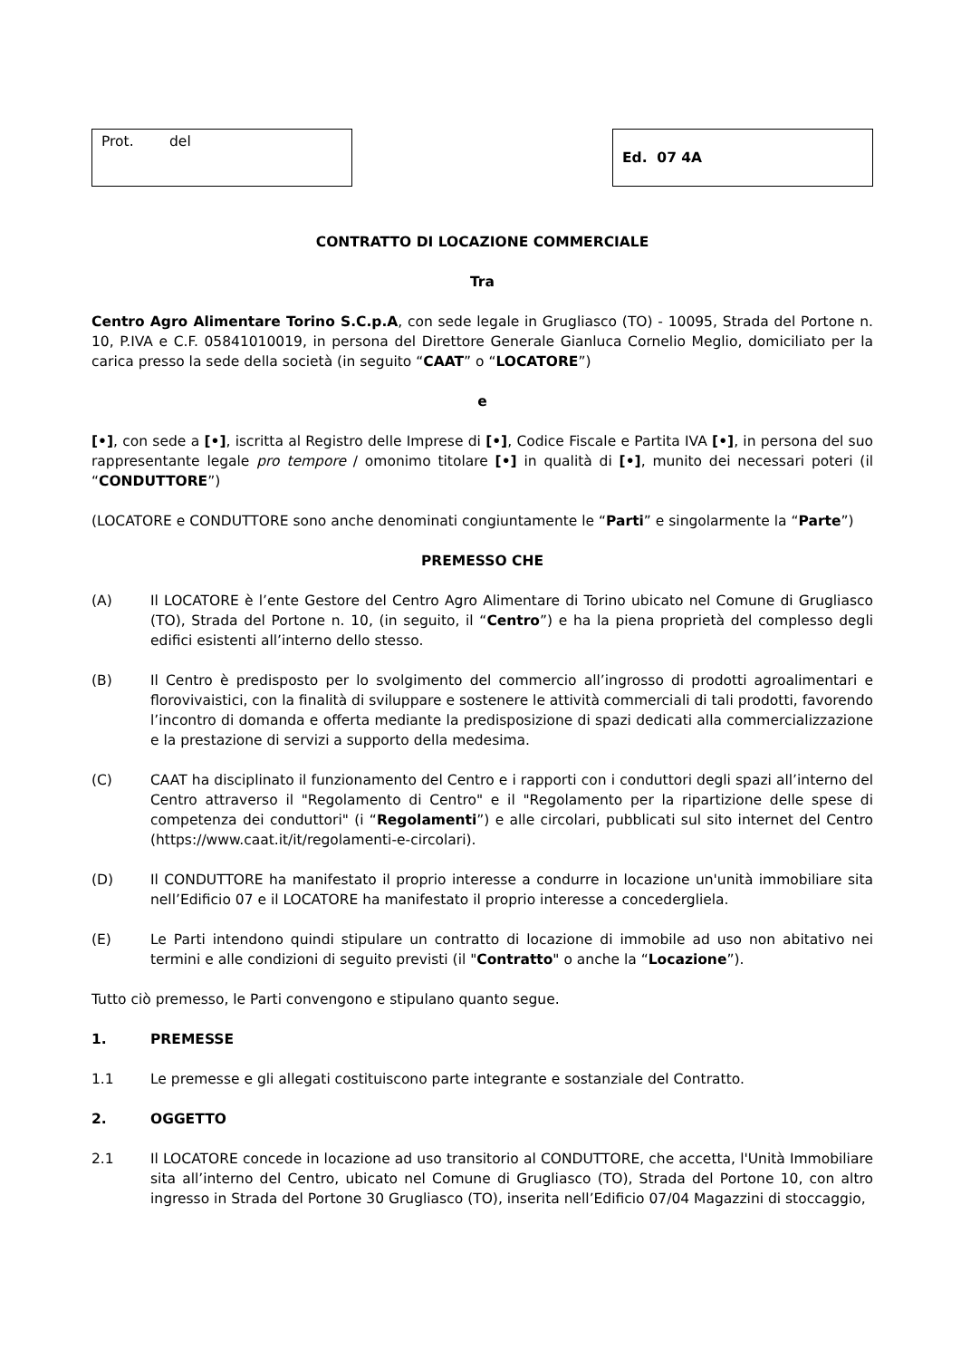Prot. del Ed. 07 4A
CONTRATTO DI LOCAZIONE COMMERCIALE
Tra
Centro Agro Alimentare Torino S.C.p.A, con sede legale in Grugliasco (TO) - 10095, Strada del Portone n. 10, P.IVA e C.F. 05841010019, in persona del Direttore Generale Gianluca Cornelio Meglio, domiciliato per la carica presso la sede della società (in seguito “CAAT” o “LOCATORE”)
e
[•], con sede a [•], iscritta al Registro delle Imprese di [•], Codice Fiscale e Partita IVA [•], in persona del suo rappresentante legale pro tempore / omonimo titolare [•] in qualità di [•], munito dei necessari poteri (il “CONDUTTORE”)
(LOCATORE e CONDUTTORE sono anche denominati congiuntamente le “Parti” e singolarmente la “Parte”)
PREMESSO CHE
(A) Il LOCATORE è l’ente Gestore del Centro Agro Alimentare di Torino ubicato nel Comune di Grugliasco (TO), Strada del Portone n. 10, (in seguito, il “Centro”) e ha la piena proprietà del complesso degli edifici esistenti all’interno dello stesso.
(B) Il Centro è predisposto per lo svolgimento del commercio all’ingrosso di prodotti agroalimentari e florovivaistici, con la finalità di sviluppare e sostenere le attività commerciali di tali prodotti, favorendo l’incontro di domanda e offerta mediante la predisposizione di spazi dedicati alla commercializzazione e la prestazione di servizi a supporto della medesima.
(C) CAAT ha disciplinato il funzionamento del Centro e i rapporti con i conduttori degli spazi all’interno del Centro attraverso il "Regolamento di Centro" e il "Regolamento per la ripartizione delle spese di competenza dei conduttori" (i “Regolamenti”) e alle circolari, pubblicati sul sito internet del Centro (https://www.caat.it/it/regolamenti-e-circolari).
(D) Il CONDUTTORE ha manifestato il proprio interesse a condurre in locazione un'unità immobiliare sita nell’Edificio 07 e il LOCATORE ha manifestato il proprio interesse a concedergliela.
(E) Le Parti intendono quindi stipulare un contratto di locazione di immobile ad uso non abitativo nei termini e alle condizioni di seguito previsti (il "Contratto" o anche la “Locazione”).
Tutto ciò premesso, le Parti convengono e stipulano quanto segue.
1. PREMESSE
1.1 Le premesse e gli allegati costituiscono parte integrante e sostanziale del Contratto.
2. OGGETTO
2.1 Il LOCATORE concede in locazione ad uso transitorio al CONDUTTORE, che accetta, l'Unità Immobiliare sita all’interno del Centro, ubicato nel Comune di Grugliasco (TO), Strada del Portone 10, con altro ingresso in Strada del Portone 30 Grugliasco (TO), inserita nell’Edificio 07/04 Magazzini di stoccaggio,